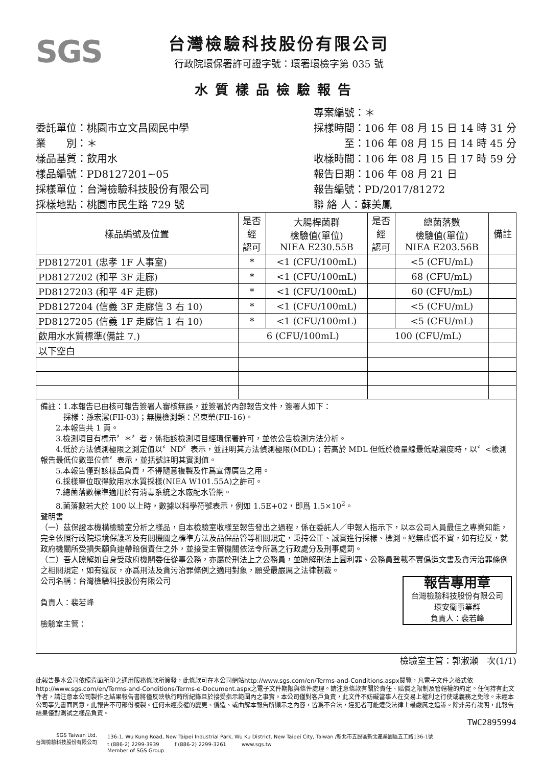SGS
台灣檢驗科技股份有限公司
行政院環保署許可證字號：環署環檢字第 035 號
水質樣品檢驗報告
委託單位：桃園市立文昌國民中學
業　　別：＊
樣品基質：飲用水
樣品編號：PD8127201~05
採樣單位：台灣檢驗科技股份有限公司
採樣地點：桃園市民生路 729 號
專案編號：＊
採樣時間：106 年 08 月 15 日 14 時 31 分
　　　至：106 年 08 月 15 日 14 時 45 分
收樣時間：106 年 08 月 15 日 17 時 59 分
報告日期：106 年 08 月 21 日
報告編號：PD/2017/81272
聯 絡 人：蘇美鳳
| 樣品編號及位置 | 是否 經 認可 | 大腸桿菌群 檢驗值(單位) NIEA E230.55B | 是否 經 認可 | 總菌落數 檢驗值(單位) NIEA E203.56B | 備註 |
| --- | --- | --- | --- | --- | --- |
| PD8127201 (忠孝 1F 人事室) | * | <1 (CFU/100mL) | | <5 (CFU/mL) | |
| PD8127202 (和平 3F 走廊) | * | <1 (CFU/100mL) | | 68 (CFU/mL) | |
| PD8127203 (和平 4F 走廊) | * | <1 (CFU/100mL) | | 60 (CFU/mL) | |
| PD8127204 (信義 3F 走廊信 3 右 10) | * | <1 (CFU/100mL) | | <5 (CFU/mL) | |
| PD8127205 (信義 1F 走廊信 1 右 10) | * | <1 (CFU/100mL) | | <5 (CFU/mL) | |
| 飲用水水質標準(備註 7.) | 6 (CFU/100mL) | | 100 (CFU/mL) | | |
| 以下空白 | | | | | |
備註：1.本報告已由核可報告簽署人審核無誤，並簽署於內部報告文件，簽署人如下：
　　　採樣：孫宏潔(FII-03)；無機檢測類：呂東榮(FII-16)。
　　2.本報告共 1 頁。
　　3.檢測項目有標示〞＊〞者，係指該檢測項目經環保署許可，並依公告檢測方法分析。
　　4.低於方法偵測極限之測定值以〞ND〞表示，並註明其方法偵測極限(MDL)；若高於 MDL 但低於檢量線最低點濃度時，以〞<檢測報告最低位數單位值〞表示，並括號註明其實測值。
　　5.本報告僅對該樣品負責，不得隨意複製及作爲宣傳廣告之用。
　　6.採樣單位取得飲用水水質採樣(NIEA W101.55A)之許可。
　　7.總菌落數標準適用於有消毒系統之水廠配水管網。
　　8.菌落數若大於 100 以上時，數據以科學符號表示，例如 1.5E+02，即爲 1.5×10<sup>2</sup>。
聲明書
（一）茲保證本機構檢驗室分析之樣品，自本檢驗室收樣至報告發出之過程，係在委託人／申報人指示下，以本公司人員最佳之專業知能，完全依照行政院環境保護署及有關機關之標準方法及品保品管等相關規定，秉持公正、誠實進行採樣、檢測。絕無虛僞不實，如有違反，就政府機關所受損失願負連帶賠償責任之外，並接受主管機關依法令所爲之行政處分及刑事處罰。
（二）吾人瞭解如自身受政府機關委任從事公務，亦屬於刑法上之公務員，並瞭解刑法上圖利罪、公務員登載不實僞造文書及貪污治罪條例之相關規定，如有違反，亦爲刑法及貪污治罪條例之適用對象，願受最嚴厲之法律制裁。
報告專用章
台灣檢驗科技股份有限公司
環安衛事業群
負責人：裴若峰
公司名稱：台灣檢驗科技股份有限公司
負責人：裴若峰
檢驗室主管：
檢驗室主管：郭淑瀬　次(1/1)
此報告是本公司依照背面所印之通用服務條款所簽發，此條款可在本公司網站http://www.sgs.com/en/Terms-and-Conditions.aspx閱覽，凡電子文件之格式依http://www.sgs.com/en/Terms-and-Conditions/Terms-e-Document.aspx之電子文件期限與條件處理。請注意條款有關於責任、賠償之限制及管轄權的約定。任何持有此文件者，請注意本公司製作之結果報告書將僅反映執行時所紀錄且於接受指示範圍內之事實。本公司僅對客戶負責，此文件不妨礙當事人在交易上權利之行使或義務之免除。未經本公司事先書面同意，此報告不可部份複製。任何未經授權的變更、僞造、或曲解本報告所顯示之內容，皆爲不合法，違犯者可能遭受法律上最嚴厲之追訴。除非另有說明，此報告結果僅對測試之樣品負責。
TWC2895994
SGS Taiwan Ltd.
台灣檢驗科技股份有限公司
136-1, Wu Kung Road, New Taipei Industrial Park, Wu Ku District, New Taipei City, Taiwan /新北市五股區新北產業園區五工路136-1號
t (886-2) 2299-3939　　　f (886-2) 2299-3261　　　www.sgs.tw
Member of SGS Group